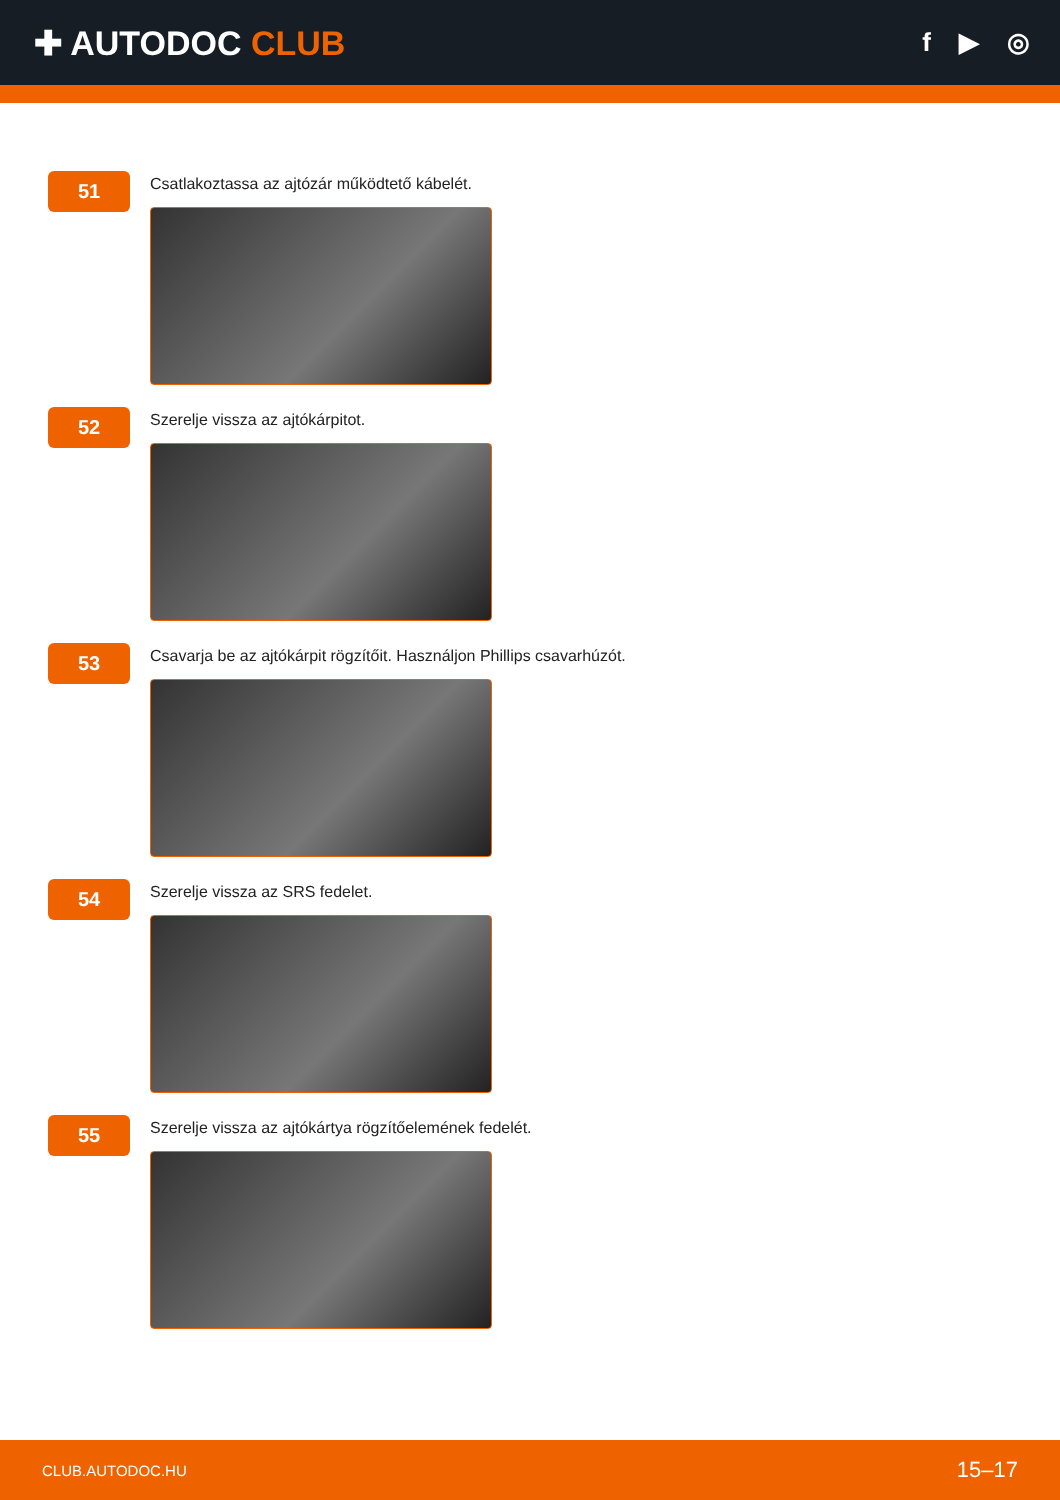✚ AUTODOC CLUB
f ▶ ◎
51
Csatlakoztassa az ajtózár működtető kábelét.
52
Szerelje vissza az ajtókárpitot.
53
Csavarja be az ajtókárpit rögzítőit. Használjon Phillips csavarhúzót.
54
Szerelje vissza az SRS fedelet.
55
Szerelje vissza az ajtókártya rögzítőelemének fedelét.
CLUB.AUTODOC.HU 15–17